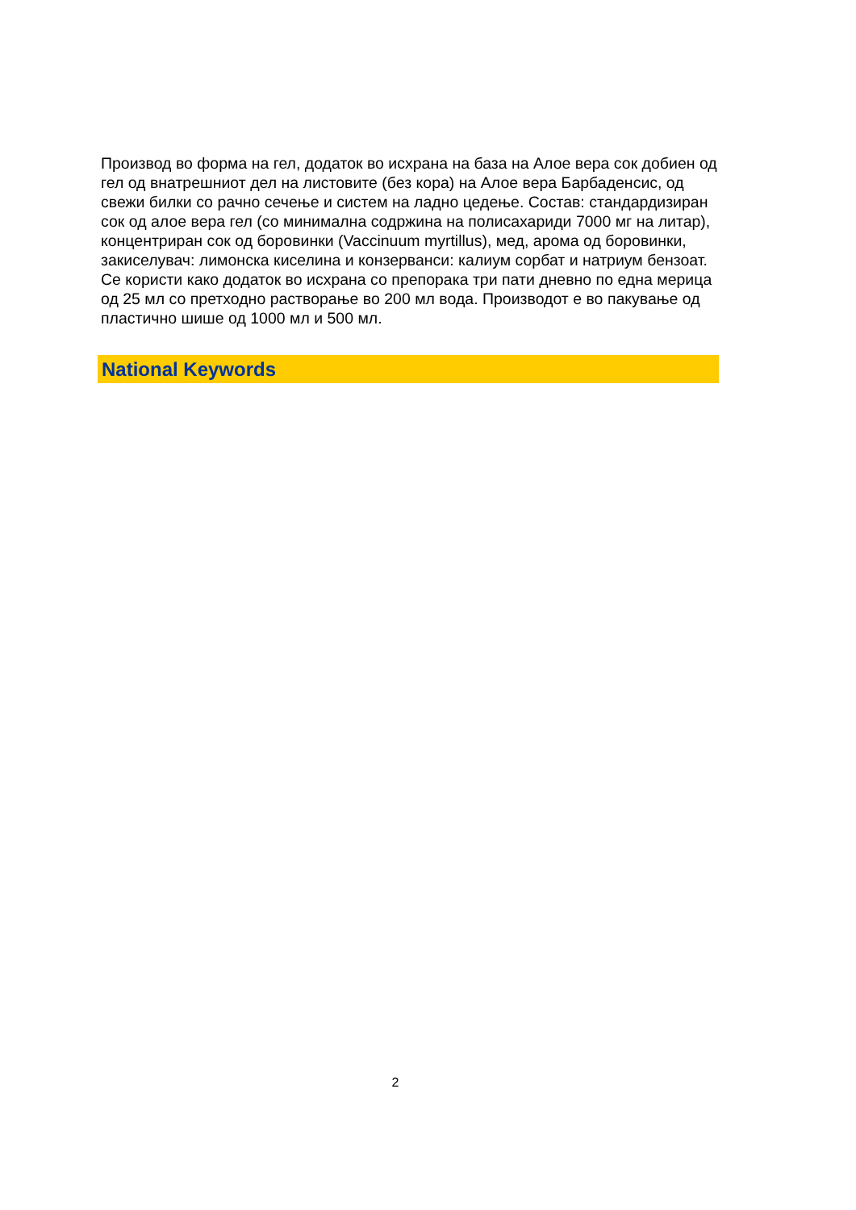Производ во форма на гел, додаток во исхрана на база на Алое вера сок добиен од гел од внатрешниот дел на листовите (без кора) на Алое вера Барбаденсис, од свежи билки со рачно сечење и систем на ладно цедење. Состав: стандардизиран сок од алое вера гел (со минимална содржина на полисахариди 7000 мг на литар), концентриран сок од боровинки (Vaccinuum myrtillus), мед, арома од боровинки, закиселувач: лимонска киселина и конзерванси: калиум сорбат и натриум бензоат. Се користи како додаток во исхрана со препорака три пати дневно по една мерица од 25 мл со претходно растворање во 200 мл вода. Производот е во пакување од пластично шише од 1000 мл и 500 мл.
National Keywords
2